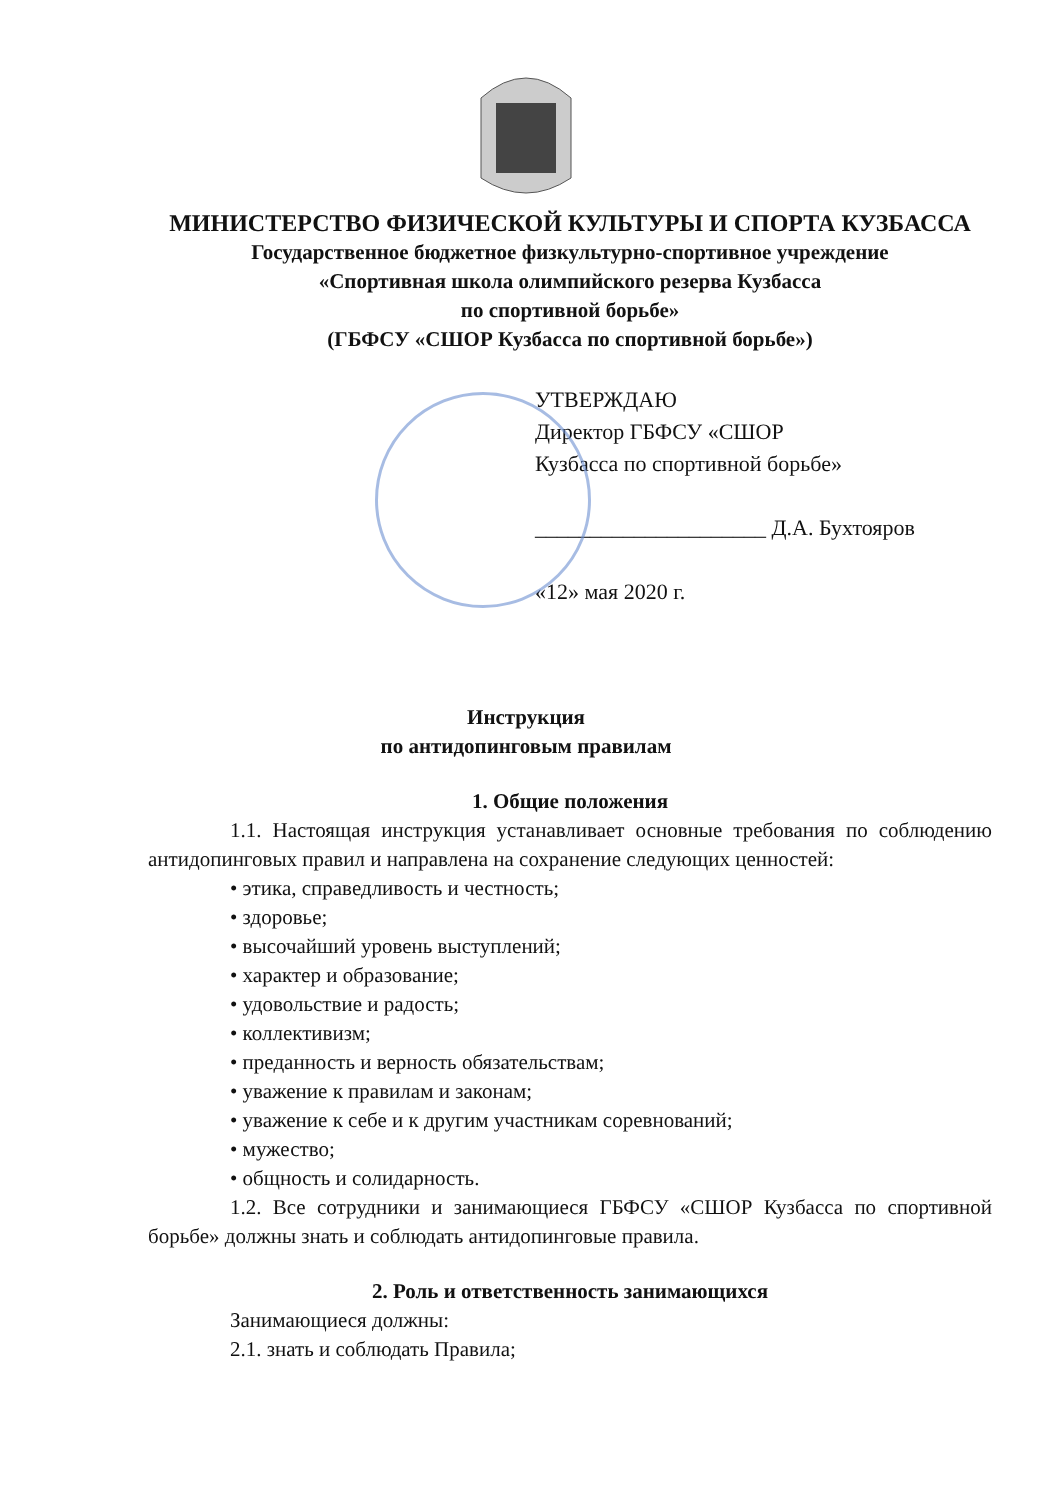МИНИСТЕРСТВО ФИЗИЧЕСКОЙ КУЛЬТУРЫ И СПОРТА КУЗБАССА
Государственное бюджетное физкультурно-спортивное учреждение
«Спортивная школа олимпийского резерва Кузбасса
по спортивной борьбе»
(ГБФСУ «СШОР Кузбасса по спортивной борьбе»)
УТВЕРЖДАЮ
Директор ГБФСУ «СШОР
Кузбасса по спортивной борьбе»
_____________________ Д.А. Бухтояров
«12» мая 2020 г.
Инструкция
по антидопинговым правилам
1. Общие положения
1.1. Настоящая инструкция устанавливает основные требования по соблюдению антидопинговых правил и направлена на сохранение следующих ценностей:
• этика, справедливость и честность;
• здоровье;
• высочайший уровень выступлений;
• характер и образование;
• удовольствие и радость;
• коллективизм;
• преданность и верность обязательствам;
• уважение к правилам и законам;
• уважение к себе и к другим участникам соревнований;
• мужество;
• общность и солидарность.
1.2. Все сотрудники и занимающиеся ГБФСУ «СШОР Кузбасса по спортивной борьбе» должны знать и соблюдать антидопинговые правила.
2. Роль и ответственность занимающихся
Занимающиеся должны:
2.1. знать и соблюдать Правила;